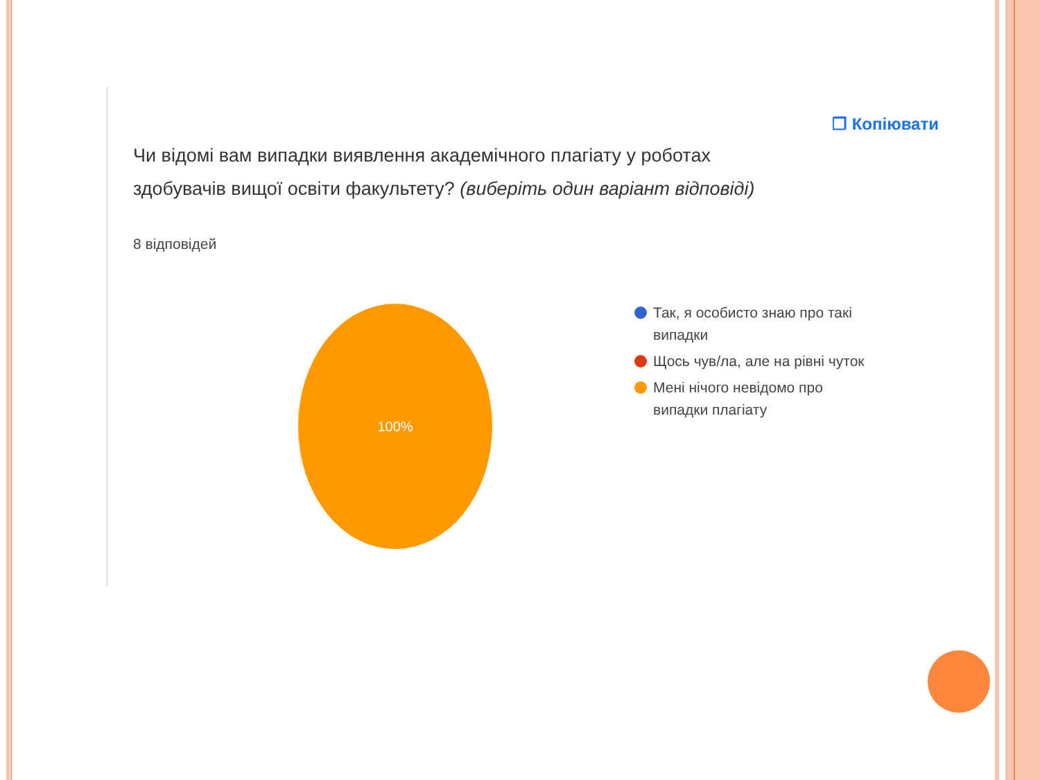❐ Копіювати
Чи відомі вам випадки виявлення академічного плагіату у роботах здобувачів вищої освіти факультету? (виберіть один варіант відповіді)
8 відповідей
100%
Так, я особисто знаю про такі випадки
Щось чув/ла, але на рівні чуток
Мені нічого невідомо про випадки плагіату